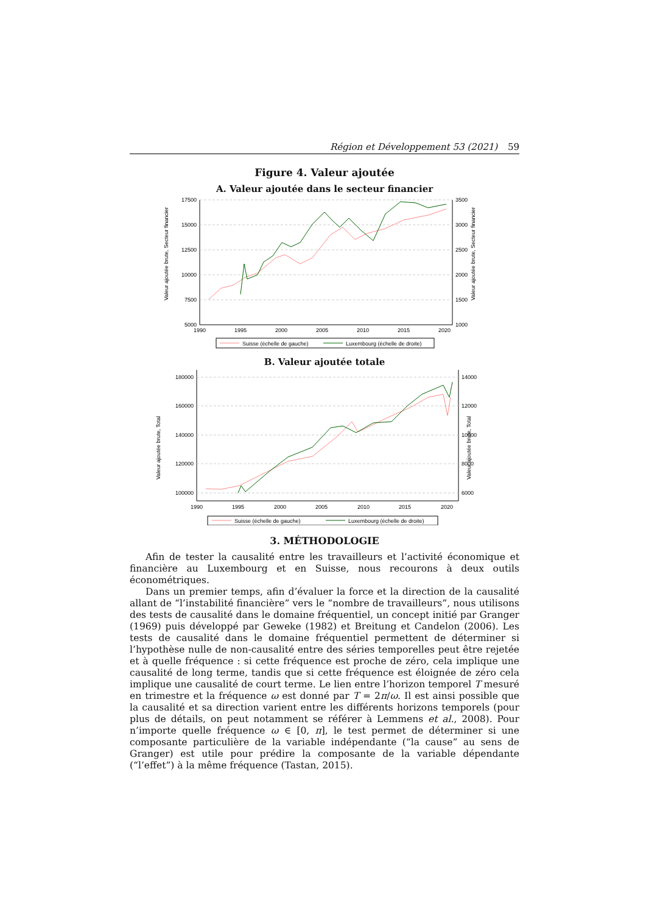Région et Développement 53 (2021) 59
Figure 4. Valeur ajoutée
A. Valeur ajoutée dans le secteur financier
17500
15000
12500
10000
7500
5000
3500
3000
2500
2000
1500
1000
1990
1995
2000
2005
2010
2015
2020
Valeur ajoutée brute, Secteur financier
Valeur ajoutée brute, Secteur financier
Suisse (échelle de gauche)
Luxembourg (échelle de droite)
B. Valeur ajoutée totale
180000
160000
140000
120000
100000
14000
12000
10000
8000
6000
1990
1995
2000
2005
2010
2015
2020
Valeur ajoutée brute, Total
Valeur ajoutée brute, Total
Suisse (échelle de gauche)
Luxembourg (échelle de droite)
3. MÉTHODOLOGIE
Afin de tester la causalité entre les travailleurs et l’activité économique et financière au Luxembourg et en Suisse, nous recourons à deux outils économétriques.
Dans un premier temps, afin d’évaluer la force et la direction de la causalité allant de “l’instabilité financière” vers le “nombre de travailleurs”, nous utilisons des tests de causalité dans le domaine fréquentiel, un concept initié par Granger (1969) puis développé par Geweke (1982) et Breitung et Candelon (2006). Les tests de causalité dans le domaine fréquentiel permettent de déterminer si l’hypothèse nulle de non-causalité entre des séries temporelles peut être rejetée et à quelle fréquence : si cette fréquence est proche de zéro, cela implique une causalité de long terme, tandis que si cette fréquence est éloignée de zéro cela implique une causalité de court terme. Le lien entre l’horizon temporel T mesuré en trimestre et la fréquence ω est donné par T = 2π/ω. Il est ainsi possible que la causalité et sa direction varient entre les différents horizons temporels (pour plus de détails, on peut notamment se référer à Lemmens et al., 2008). Pour n’importe quelle fréquence ω ∈ [0, π], le test permet de déterminer si une composante particulière de la variable indépendante (“la cause” au sens de Granger) est utile pour prédire la composante de la variable dépendante (“l’effet”) à la même fréquence (Tastan, 2015).